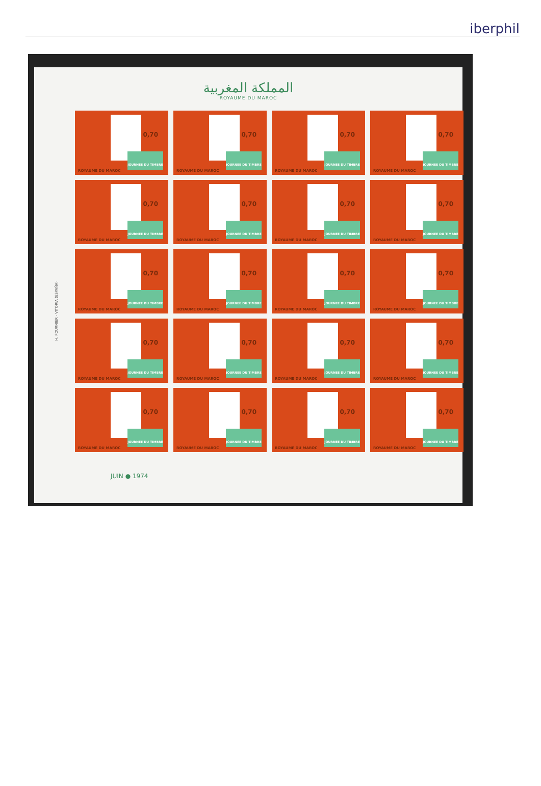iberphil
المملكة المغربية
ROYAUME DU MAROC
H. FOURNIER - VITORIA (ESPAÑA)
0,70
JOURNEE DU TIMBRE
ROYAUME DU MAROC
0,70
JOURNEE DU TIMBRE
ROYAUME DU MAROC
0,70
JOURNEE DU TIMBRE
ROYAUME DU MAROC
0,70
JOURNEE DU TIMBRE
ROYAUME DU MAROC
0,70
JOURNEE DU TIMBRE
ROYAUME DU MAROC
0,70
JOURNEE DU TIMBRE
ROYAUME DU MAROC
0,70
JOURNEE DU TIMBRE
ROYAUME DU MAROC
0,70
JOURNEE DU TIMBRE
ROYAUME DU MAROC
0,70
JOURNEE DU TIMBRE
ROYAUME DU MAROC
0,70
JOURNEE DU TIMBRE
ROYAUME DU MAROC
0,70
JOURNEE DU TIMBRE
ROYAUME DU MAROC
0,70
JOURNEE DU TIMBRE
ROYAUME DU MAROC
0,70
JOURNEE DU TIMBRE
ROYAUME DU MAROC
0,70
JOURNEE DU TIMBRE
ROYAUME DU MAROC
0,70
JOURNEE DU TIMBRE
ROYAUME DU MAROC
0,70
JOURNEE DU TIMBRE
ROYAUME DU MAROC
0,70
JOURNEE DU TIMBRE
ROYAUME DU MAROC
0,70
JOURNEE DU TIMBRE
ROYAUME DU MAROC
0,70
JOURNEE DU TIMBRE
ROYAUME DU MAROC
0,70
JOURNEE DU TIMBRE
ROYAUME DU MAROC
JUIN ● 1974